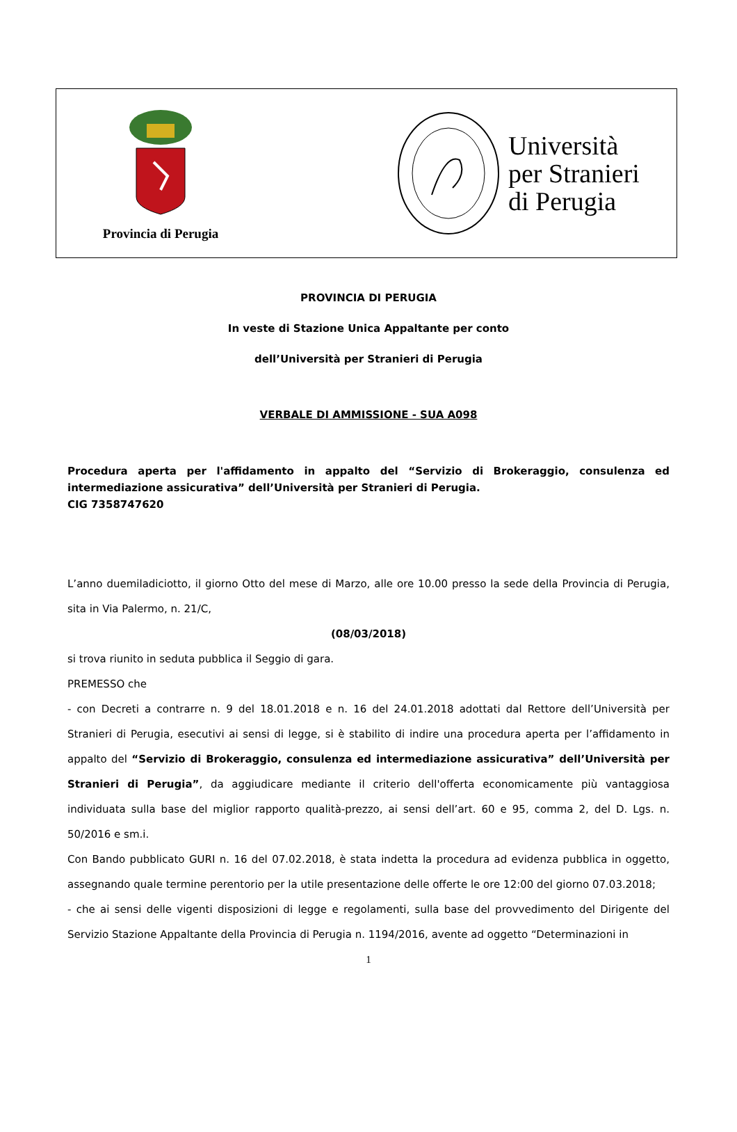Provincia di Perugia
Università
per Stranieri
di Perugia
PROVINCIA DI PERUGIA
In veste di Stazione Unica Appaltante per conto
dell’Università per Stranieri di Perugia
VERBALE DI AMMISSIONE - SUA A098
Procedura aperta per l'affidamento in appalto del “Servizio di Brokeraggio, consulenza ed intermediazione assicurativa” dell’Università per Stranieri di Perugia.
CIG 7358747620
L’anno duemiladiciotto, il giorno Otto del mese di Marzo, alle ore 10.00 presso la sede della Provincia di Perugia, sita in Via Palermo, n. 21/C,
(08/03/2018)
si trova riunito in seduta pubblica il Seggio di gara.
PREMESSO che
- con Decreti a contrarre n. 9 del 18.01.2018 e n. 16 del 24.01.2018 adottati dal Rettore dell’Università per Stranieri di Perugia, esecutivi ai sensi di legge, si è stabilito di indire una procedura aperta per l’affidamento in appalto del “Servizio di Brokeraggio, consulenza ed intermediazione assicurativa” dell’Università per Stranieri di Perugia”, da aggiudicare mediante il criterio dell'offerta economicamente più vantaggiosa individuata sulla base del miglior rapporto qualità-prezzo, ai sensi dell’art. 60 e 95, comma 2, del D. Lgs. n. 50/2016 e sm.i.
Con Bando pubblicato GURI n. 16 del 07.02.2018, è stata indetta la procedura ad evidenza pubblica in oggetto, assegnando quale termine perentorio per la utile presentazione delle offerte le ore 12:00 del giorno 07.03.2018;
- che ai sensi delle vigenti disposizioni di legge e regolamenti, sulla base del provvedimento del Dirigente del Servizio Stazione Appaltante della Provincia di Perugia n. 1194/2016, avente ad oggetto “Determinazioni in
1